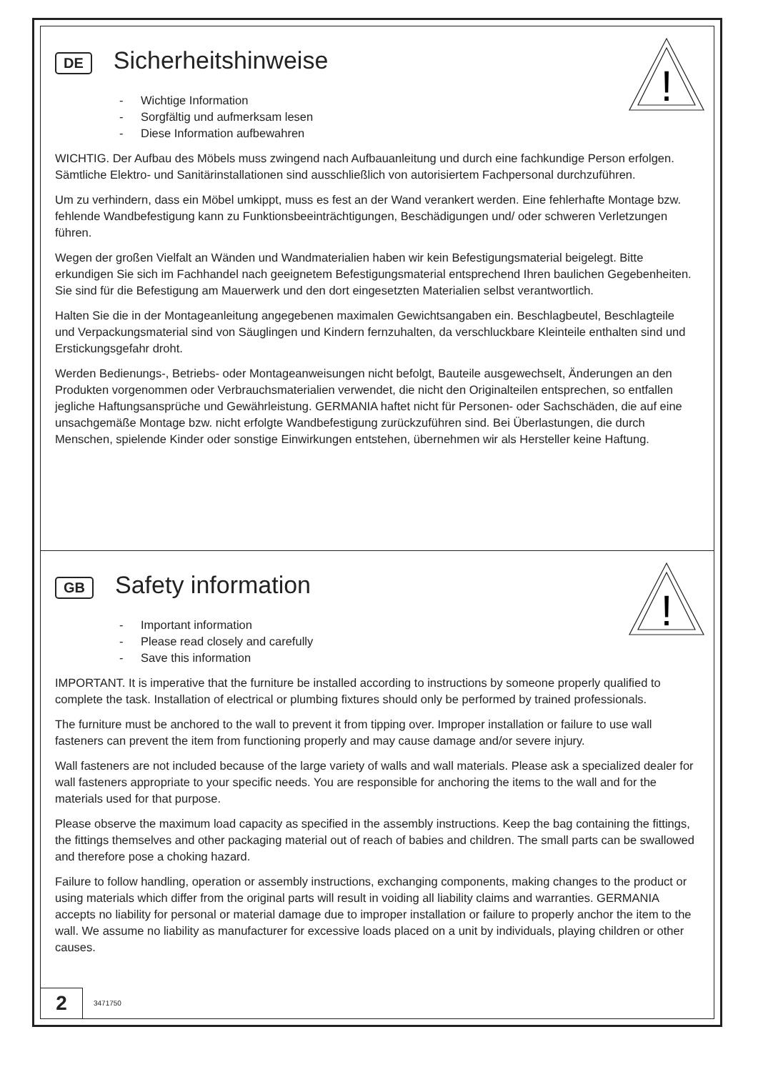!
DE
Sicherheitshinweise
- Wichtige Information
- Sorgfältig und aufmerksam lesen
- Diese Information aufbewahren
WICHTIG. Der Aufbau des Möbels muss zwingend nach Aufbauanleitung und durch eine fachkundige Person erfolgen. Sämtliche Elektro- und Sanitärinstallationen sind ausschließlich von autorisiertem Fachpersonal durchzuführen.
Um zu verhindern, dass ein Möbel umkippt, muss es fest an der Wand verankert werden. Eine fehlerhafte Montage bzw. fehlende Wandbefestigung kann zu Funktionsbeeinträchtigungen, Beschädigungen und/ oder schweren Verletzungen führen.
Wegen der großen Vielfalt an Wänden und Wandmaterialien haben wir kein Befestigungsmaterial beigelegt. Bitte erkundigen Sie sich im Fachhandel nach geeignetem Befestigungsmaterial entsprechend Ihren baulichen Gegebenheiten. Sie sind für die Befestigung am Mauerwerk und den dort eingesetzten Materialien selbst verantwortlich.
Halten Sie die in der Montageanleitung angegebenen maximalen Gewichtsangaben ein. Beschlagbeutel, Beschlagteile und Verpackungsmaterial sind von Säuglingen und Kindern fernzuhalten, da verschluckbare Kleinteile enthalten sind und Erstickungsgefahr droht.
Werden Bedienungs-, Betriebs- oder Montageanweisungen nicht befolgt, Bauteile ausgewechselt, Änderungen an den Produkten vorgenommen oder Verbrauchsmaterialien verwendet, die nicht den Originalteilen entsprechen, so entfallen jegliche Haftungsansprüche und Gewährleistung. GERMANIA haftet nicht für Personen- oder Sachschäden, die auf eine unsachgemäße Montage bzw. nicht erfolgte Wandbefestigung zurückzuführen sind. Bei Überlastungen, die durch Menschen, spielende Kinder oder sonstige Einwirkungen entstehen, übernehmen wir als Hersteller keine Haftung.
!
GB
Safety information
- Important information
- Please read closely and carefully
- Save this information
IMPORTANT. It is imperative that the furniture be installed according to instructions by someone properly qualified to complete the task. Installation of electrical or plumbing fixtures should only be performed by trained professionals.
The furniture must be anchored to the wall to prevent it from tipping over. Improper installation or failure to use wall fasteners can prevent the item from functioning properly and may cause damage and/or severe injury.
Wall fasteners are not included because of the large variety of walls and wall materials. Please ask a specialized dealer for wall fasteners appropriate to your specific needs. You are responsible for anchoring the items to the wall and for the materials used for that purpose.
Please observe the maximum load capacity as specified in the assembly instructions. Keep the bag containing the fittings, the fittings themselves and other packaging material out of reach of babies and children. The small parts can be swallowed and therefore pose a choking hazard.
Failure to follow handling, operation or assembly instructions, exchanging components, making changes to the product or using materials which differ from the original parts will result in voiding all liability claims and warranties. GERMANIA accepts no liability for personal or material damage due to improper installation or failure to properly anchor the item to the wall. We assume no liability as manufacturer for excessive loads placed on a unit by individuals, playing children or other causes.
2
3471750